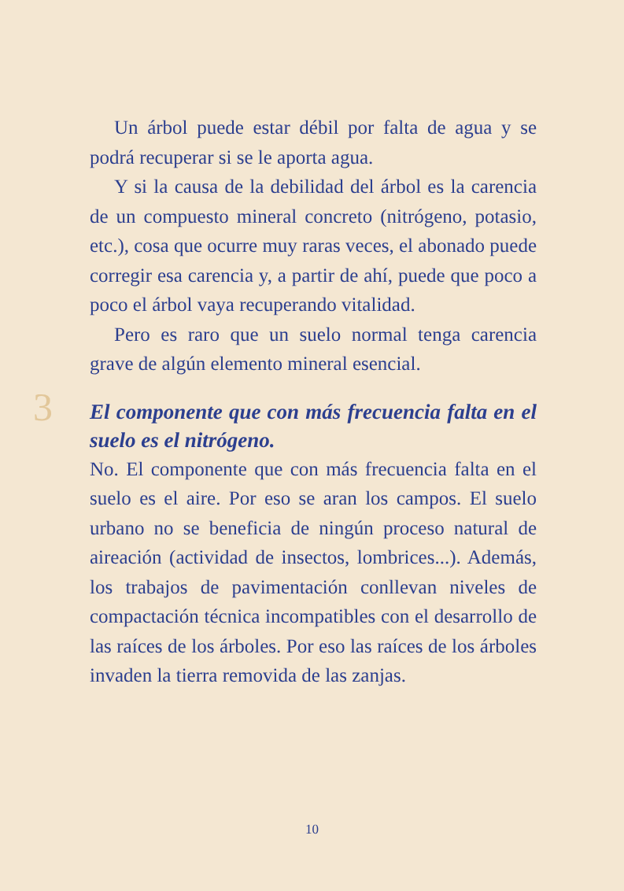Un árbol puede estar débil por falta de agua y se podrá recuperar si se le aporta agua.
Y si la causa de la debilidad del árbol es la carencia de un compuesto mineral concreto (nitrógeno, potasio, etc.), cosa que ocurre muy raras veces, el abonado puede corregir esa carencia y, a partir de ahí, puede que poco a poco el árbol vaya recuperando vitalidad.
Pero es raro que un suelo normal tenga carencia grave de algún elemento mineral esencial.
3
El componente que con más frecuencia falta en el suelo es el nitrógeno.
No. El componente que con más frecuencia falta en el suelo es el aire. Por eso se aran los campos. El suelo urbano no se beneficia de ningún proceso natural de aireación (actividad de insectos, lombrices...). Además, los trabajos de pavimentación conllevan niveles de compactación técnica incompatibles con el desarrollo de las raíces de los árboles. Por eso las raíces de los árboles invaden la tierra removida de las zanjas.
10